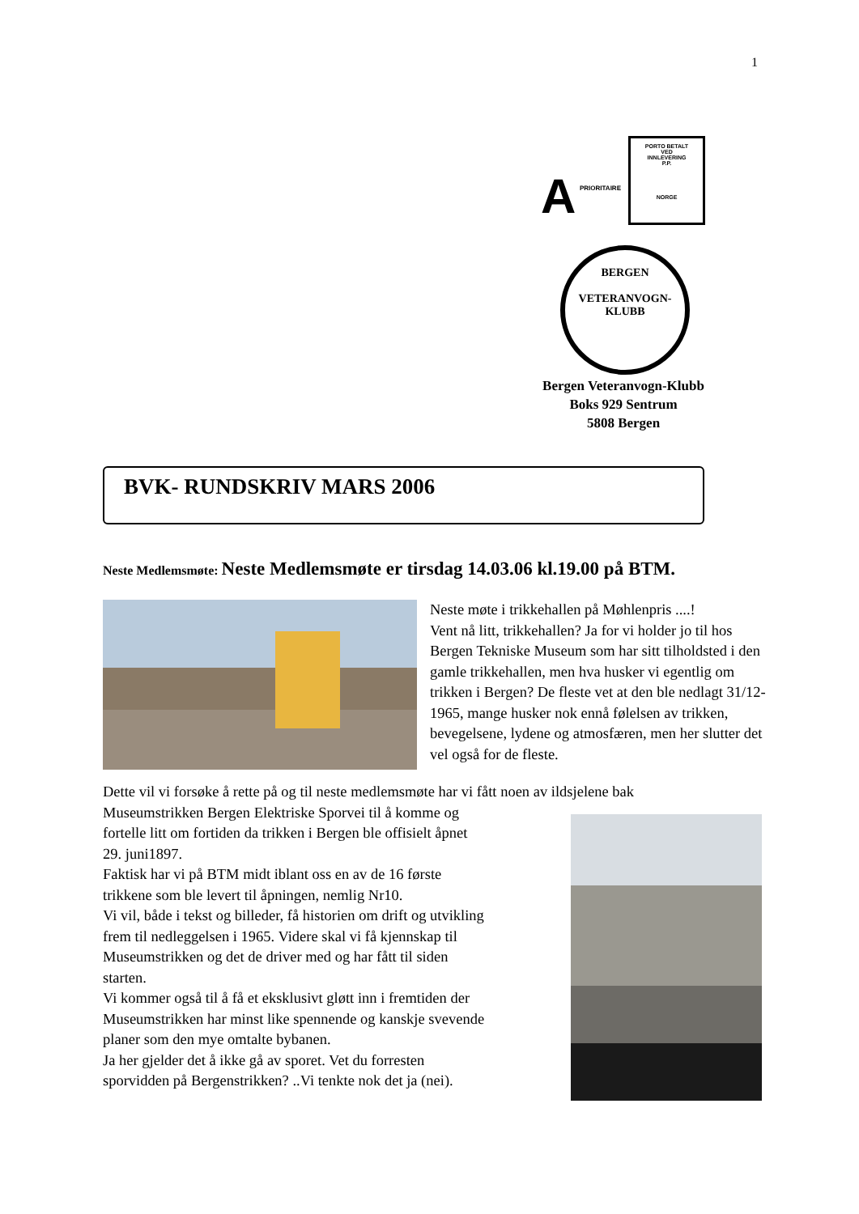1
A PRIORITAIRE
PORTO BETALT
VED
INNLEVERING
P.P.
NORGE
BERGEN
VETERANVOGN-KLUBB
Bergen Veteranvogn-Klubb
Boks 929 Sentrum
5808 Bergen
BVK- RUNDSKRIV MARS 2006
Neste Medlemsmøte: Neste Medlemsmøte er tirsdag 14.03.06 kl.19.00 på BTM.
Neste møte i trikkehallen på Møhlenpris ....!
Vent nå litt, trikkehallen? Ja for vi holder jo til hos Bergen Tekniske Museum som har sitt tilholdsted i den gamle trikkehallen, men hva husker vi egentlig om trikken i Bergen? De fleste vet at den ble nedlagt 31/12-1965, mange husker nok ennå følelsen av trikken, bevegelsene, lydene og atmosfæren, men her slutter det vel også for de fleste.
Dette vil vi forsøke å rette på og til neste medlemsmøte har vi fått noen av ildsjelene bak
Museumstrikken Bergen Elektriske Sporvei til å komme og
fortelle litt om fortiden da trikken i Bergen ble offisielt åpnet
29. juni1897.
Faktisk har vi på BTM midt iblant oss en av de 16 første
trikkene som ble levert til åpningen, nemlig Nr10.
Vi vil, både i tekst og billeder, få historien om drift og utvikling
frem til nedleggelsen i 1965. Videre skal vi få kjennskap til
Museumstrikken og det de driver med og har fått til siden
starten.
Vi kommer også til å få et eksklusivt gløtt inn i fremtiden der
Museumstrikken har minst like spennende og kanskje svevende
planer som den mye omtalte bybanen.
Ja her gjelder det å ikke gå av sporet. Vet du forresten
sporvidden på Bergenstrikken? ..Vi tenkte nok det ja (nei).